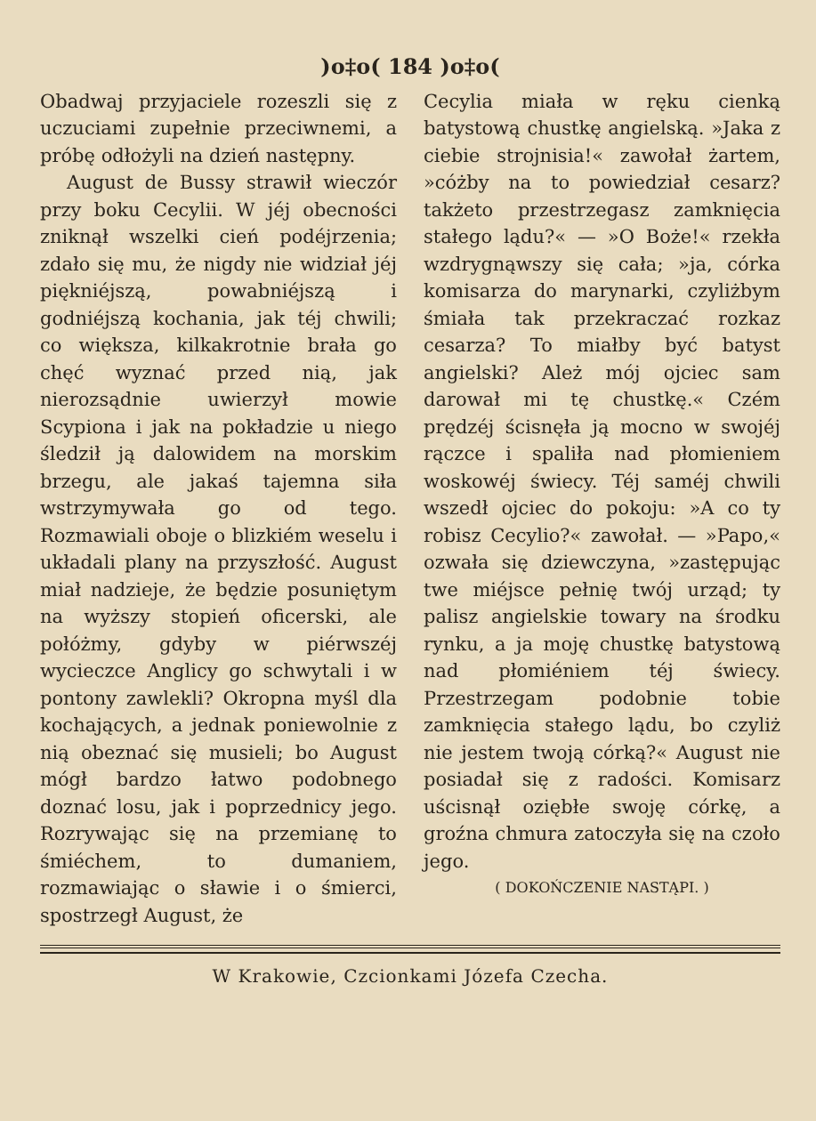)o‡o( 184 )o‡o(
Obadwaj przyjaciele rozeszli się z uczuciami zupełnie przeciwnemi, a próbę odłożyli na dzień następny.
August de Bussy strawił wieczór przy boku Cecylii. W jéj obecności zniknął wszelki cień podéjrzenia; zdało się mu, że nigdy nie widział jéj piękniéjszą, powabniéjszą i godniéjszą kochania, jak téj chwili; co większa, kilkakrotnie brała go chęć wyznać przed nią, jak nierozsądnie uwierzył mowie Scypiona i jak na pokładzie u niego śledził ją dalowidem na morskim brzegu, ale jakaś tajemna siła wstrzymywała go od tego. Rozmawiali oboje o blizkiém weselu i układali plany na przyszłość. August miał nadzieje, że będzie posuniętym na wyższy stopień oficerski, ale połóżmy, gdyby w piérwszéj wycieczce Anglicy go schwytali i w pontony zawlekli? Okropna myśl dla kochających, a jednak poniewolnie z nią obeznać się musieli; bo August mógł bardzo łatwo podobnego doznać losu, jak i poprzednicy jego. Rozrywając się na przemianę to śmiéchem, to dumaniem, rozmawiając o sławie i o śmierci, spostrzegł August, że
Cecylia miała w ręku cienką batystową chustkę angielską. »Jaka z ciebie strojnisia!« zawołał żartem, »cóżby na to powiedział cesarz? takżeto przestrzegasz zamknięcia stałego lądu?« — »O Boże!« rzekła wzdrygnąwszy się cała; »ja, córka komisarza do marynarki, czyliżbym śmiała tak przekraczać rozkaz cesarza? To miałby być batyst angielski? Ależ mój ojciec sam darował mi tę chustkę.« Czém prędzéj ścisnęła ją mocno w swojéj rączce i spaliła nad płomieniem woskowéj świecy. Téj saméj chwili wszedł ojciec do pokoju: »A co ty robisz Cecylio?« zawołał. — »Papo,« ozwała się dziewczyna, »zastępując twe miéjsce pełnię twój urząd; ty palisz angielskie towary na środku rynku, a ja moję chustkę batystową nad płomiéniem téj świecy. Przestrzegam podobnie tobie zamknięcia stałego lądu, bo czyliż nie jestem twoją córką?« August nie posiadał się z radości. Komisarz uścisnął oziębłe swoję córkę, a groźna chmura zatoczyła się na czoło jego.
( DOKOŃCZENIE NASTĄPI. )
W Krakowie, Czcionkami Józefa Czecha.